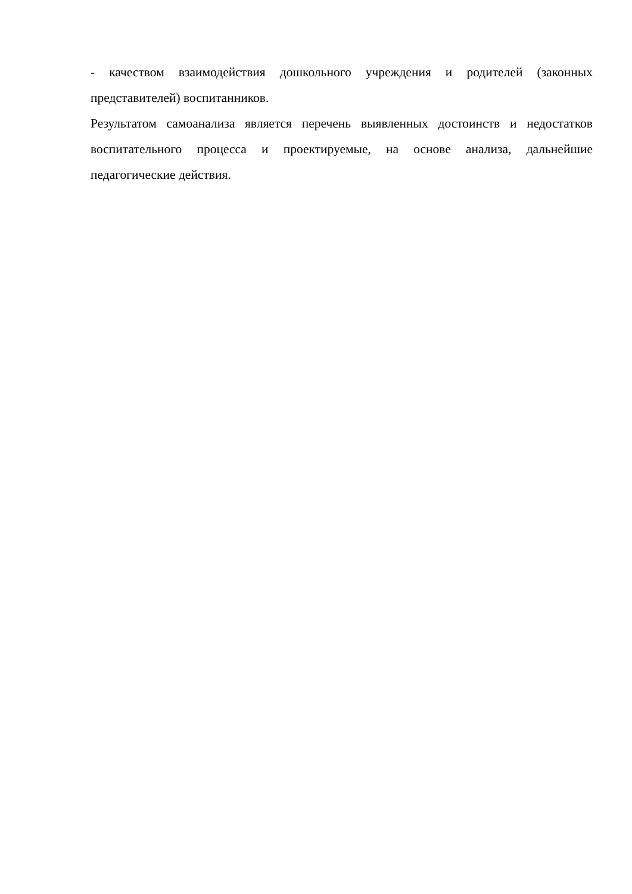- качеством взаимодействия дошкольного учреждения и родителей (законных представителей) воспитанников.
Результатом самоанализа является перечень выявленных достоинств и недостатков воспитательного процесса и проектируемые, на основе анализа, дальнейшие педагогические действия.